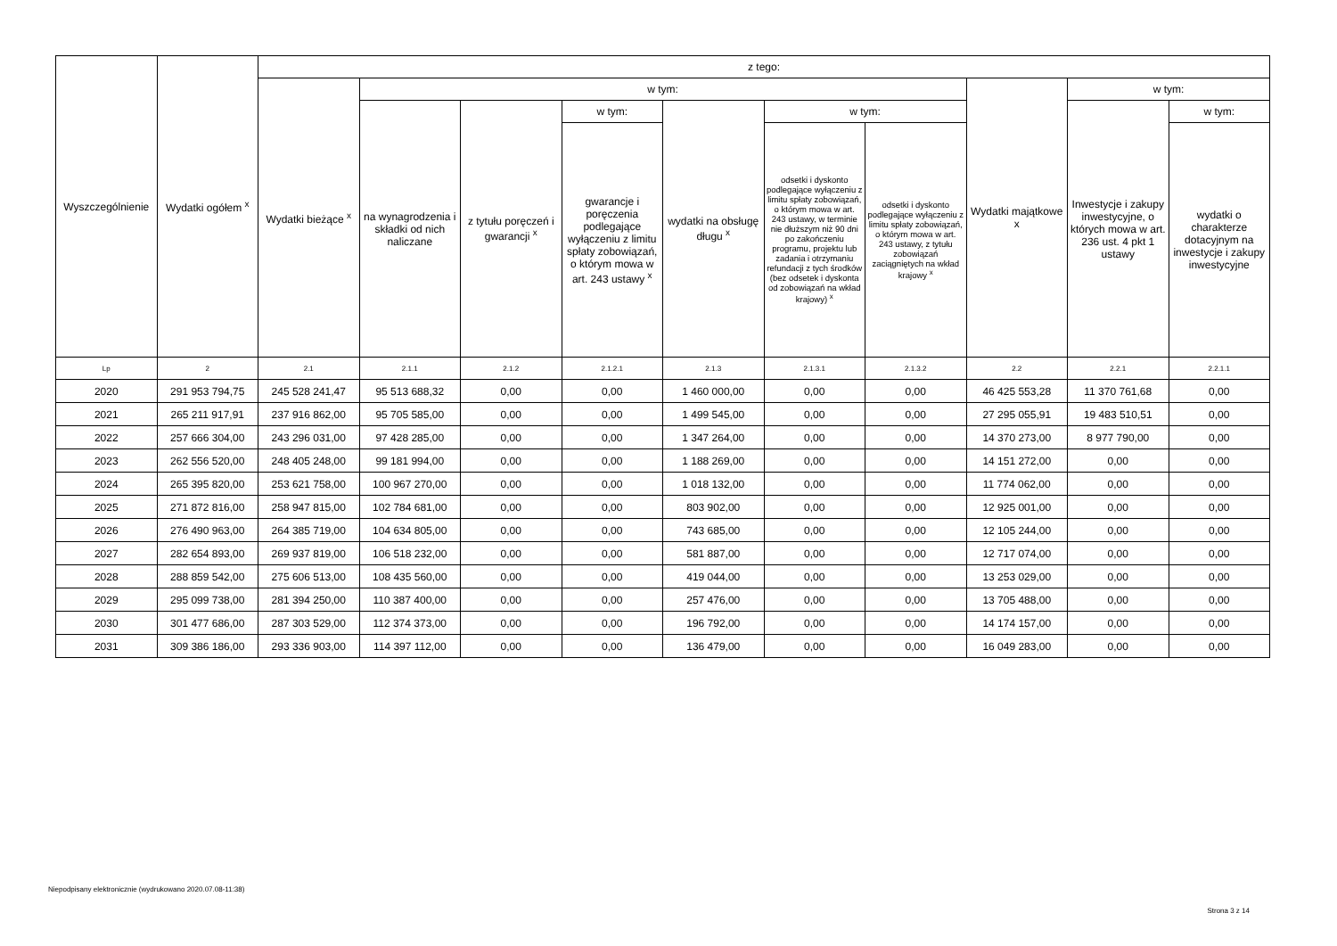| Wyszczególnienie | Wydatki ogółem <sup>x</sup> | z tego: | | | | | | | | | |
| --- | --- | --- | --- | --- | --- | --- | --- | --- | --- | --- | --- |
| | | Wydatki bieżące <sup>x</sup> | w tym: | | | | | | Wydatki majątkowe x | w tym: | |
| | | | na wynagrodzenia i składki od nich naliczane | z tytułu poręczeń i gwarancji <sup>x</sup> | w tym: | wydatki na obsługę długu <sup>x</sup> | w tym: | | | Inwestycje i zakupy inwestycyjne, o których mowa w art. 236 ust. 4 pkt 1 ustawy | w tym: |
| | | | | | gwarancje i poręczenia podlegające wyłączeniu z limitu spłaty zobowiązań, o którym mowa w art. 243 ustawy <sup>x</sup> | | odsetki i dyskonto podlegające wyłączeniu z limitu spłaty zobowiązań, o którym mowa w art. 243 ustawy, w terminie nie dłuższym niż 90 dni po zakończeniu programu, projektu lub zadania i otrzymaniu refundacji z tych środków (bez odsetek i dyskonta od zobowiązań na wkład krajowy) <sup>x</sup> | odsetki i dyskonto podlegające wyłączeniu z limitu spłaty zobowiązań, o którym mowa w art. 243 ustawy, z tytułu zobowiązań zaciągniętych na wkład krajowy <sup>x</sup> | | | wydatki o charakterze dotacyjnym na inwestycje i zakupy inwestycyjne |
| Lp | 2 | 2.1 | 2.1.1 | 2.1.2 | 2.1.2.1 | 2.1.3 | 2.1.3.1 | 2.1.3.2 | 2.2 | 2.2.1 | 2.2.1.1 |
| 2020 | 291 953 794,75 | 245 528 241,47 | 95 513 688,32 | 0,00 | 0,00 | 1 460 000,00 | 0,00 | 0,00 | 46 425 553,28 | 11 370 761,68 | 0,00 |
| 2021 | 265 211 917,91 | 237 916 862,00 | 95 705 585,00 | 0,00 | 0,00 | 1 499 545,00 | 0,00 | 0,00 | 27 295 055,91 | 19 483 510,51 | 0,00 |
| 2022 | 257 666 304,00 | 243 296 031,00 | 97 428 285,00 | 0,00 | 0,00 | 1 347 264,00 | 0,00 | 0,00 | 14 370 273,00 | 8 977 790,00 | 0,00 |
| 2023 | 262 556 520,00 | 248 405 248,00 | 99 181 994,00 | 0,00 | 0,00 | 1 188 269,00 | 0,00 | 0,00 | 14 151 272,00 | 0,00 | 0,00 |
| 2024 | 265 395 820,00 | 253 621 758,00 | 100 967 270,00 | 0,00 | 0,00 | 1 018 132,00 | 0,00 | 0,00 | 11 774 062,00 | 0,00 | 0,00 |
| 2025 | 271 872 816,00 | 258 947 815,00 | 102 784 681,00 | 0,00 | 0,00 | 803 902,00 | 0,00 | 0,00 | 12 925 001,00 | 0,00 | 0,00 |
| 2026 | 276 490 963,00 | 264 385 719,00 | 104 634 805,00 | 0,00 | 0,00 | 743 685,00 | 0,00 | 0,00 | 12 105 244,00 | 0,00 | 0,00 |
| 2027 | 282 654 893,00 | 269 937 819,00 | 106 518 232,00 | 0,00 | 0,00 | 581 887,00 | 0,00 | 0,00 | 12 717 074,00 | 0,00 | 0,00 |
| 2028 | 288 859 542,00 | 275 606 513,00 | 108 435 560,00 | 0,00 | 0,00 | 419 044,00 | 0,00 | 0,00 | 13 253 029,00 | 0,00 | 0,00 |
| 2029 | 295 099 738,00 | 281 394 250,00 | 110 387 400,00 | 0,00 | 0,00 | 257 476,00 | 0,00 | 0,00 | 13 705 488,00 | 0,00 | 0,00 |
| 2030 | 301 477 686,00 | 287 303 529,00 | 112 374 373,00 | 0,00 | 0,00 | 196 792,00 | 0,00 | 0,00 | 14 174 157,00 | 0,00 | 0,00 |
| 2031 | 309 386 186,00 | 293 336 903,00 | 114 397 112,00 | 0,00 | 0,00 | 136 479,00 | 0,00 | 0,00 | 16 049 283,00 | 0,00 | 0,00 |
Niepodpisany elektronicznie (wydrukowano 2020.07.08-11:38)
Strona 3 z 14